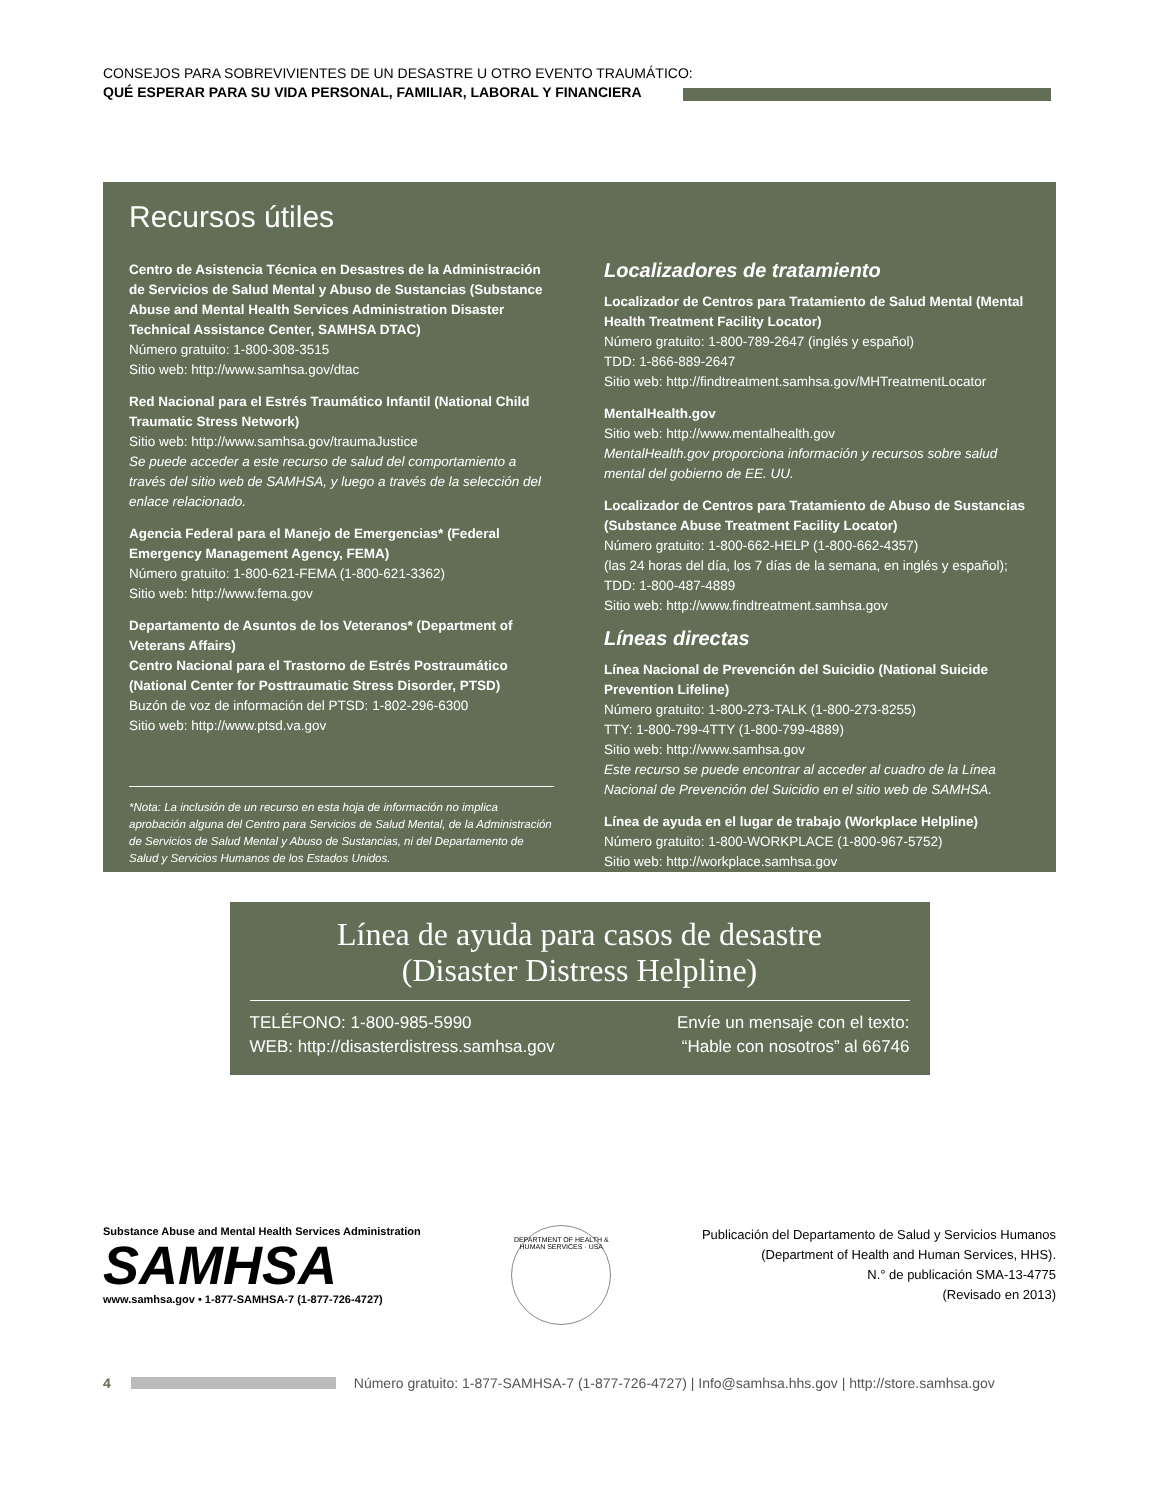CONSEJOS PARA SOBREVIVIENTES DE UN DESASTRE U OTRO EVENTO TRAUMÁTICO:
QUÉ ESPERAR PARA SU VIDA PERSONAL, FAMILIAR, LABORAL Y FINANCIERA
Recursos útiles
Centro de Asistencia Técnica en Desastres de la Administración de Servicios de Salud Mental y Abuso de Sustancias (Substance Abuse and Mental Health Services Administration Disaster Technical Assistance Center, SAMHSA DTAC)
Número gratuito: 1-800-308-3515
Sitio web: http://www.samhsa.gov/dtac
Red Nacional para el Estrés Traumático Infantil (National Child Traumatic Stress Network)
Sitio web: http://www.samhsa.gov/traumaJustice
Se puede acceder a este recurso de salud del comportamiento a través del sitio web de SAMHSA, y luego a través de la selección del enlace relacionado.
Agencia Federal para el Manejo de Emergencias* (Federal Emergency Management Agency, FEMA)
Número gratuito: 1-800-621-FEMA (1-800-621-3362)
Sitio web: http://www.fema.gov
Departamento de Asuntos de los Veteranos* (Department of Veterans Affairs)
Centro Nacional para el Trastorno de Estrés Postraumático (National Center for Posttraumatic Stress Disorder, PTSD)
Buzón de voz de información del PTSD: 1-802-296-6300
Sitio web: http://www.ptsd.va.gov
*Nota: La inclusión de un recurso en esta hoja de información no implica aprobación alguna del Centro para Servicios de Salud Mental, de la Administración de Servicios de Salud Mental y Abuso de Sustancias, ni del Departamento de Salud y Servicios Humanos de los Estados Unidos.
Localizadores de tratamiento
Localizador de Centros para Tratamiento de Salud Mental (Mental Health Treatment Facility Locator)
Número gratuito: 1-800-789-2647 (inglés y español)
TDD: 1-866-889-2647
Sitio web: http://findtreatment.samhsa.gov/MHTreatmentLocator
MentalHealth.gov
Sitio web: http://www.mentalhealth.gov
MentalHealth.gov proporciona información y recursos sobre salud mental del gobierno de EE. UU.
Localizador de Centros para Tratamiento de Abuso de Sustancias (Substance Abuse Treatment Facility Locator)
Número gratuito: 1-800-662-HELP (1-800-662-4357)
(las 24 horas del día, los 7 días de la semana, en inglés y español);
TDD: 1-800-487-4889
Sitio web: http://www.findtreatment.samhsa.gov
Líneas directas
Línea Nacional de Prevención del Suicidio (National Suicide Prevention Lifeline)
Número gratuito: 1-800-273-TALK (1-800-273-8255)
TTY: 1-800-799-4TTY (1-800-799-4889)
Sitio web: http://www.samhsa.gov
Este recurso se puede encontrar al acceder al cuadro de la Línea Nacional de Prevención del Suicidio en el sitio web de SAMHSA.
Línea de ayuda en el lugar de trabajo (Workplace Helpline)
Número gratuito: 1-800-WORKPLACE (1-800-967-5752)
Sitio web: http://workplace.samhsa.gov
Línea de ayuda para casos de desastre
(Disaster Distress Helpline)
TELÉFONO: 1-800-985-5990
WEB: http://disasterdistress.samhsa.gov
Envíe un mensaje con el texto:
“Hable con nosotros” al 66746
Substance Abuse and Mental Health Services Administration
SAMHSA
www.samhsa.gov • 1-877-SAMHSA-7 (1-877-726-4727)
DEPARTMENT OF HEALTH & HUMAN SERVICES · USA
Publicación del Departamento de Salud y Servicios Humanos
(Department of Health and Human Services, HHS).
N.° de publicación SMA-13-4775
(Revisado en 2013)
4
Número gratuito: 1-877-SAMHSA-7 (1-877-726-4727) | Info@samhsa.hhs.gov | http://store.samhsa.gov